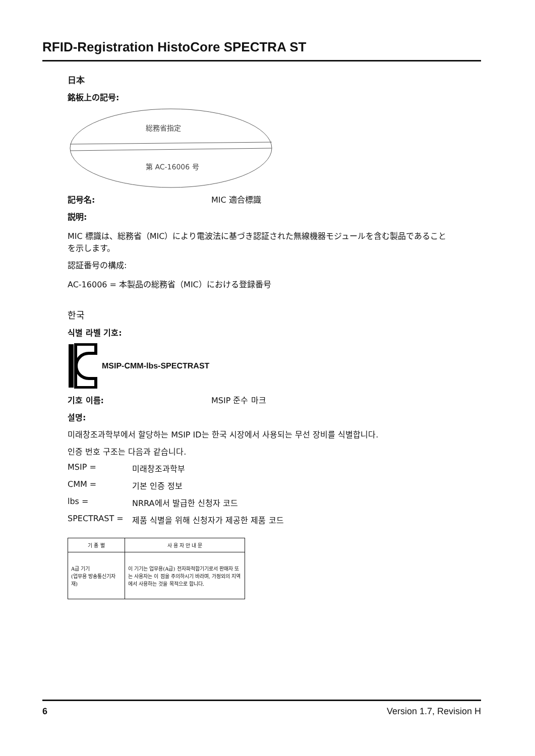RFID-Registration HistoCore SPECTRA ST
日本
銘板上の記号:
総務省指定
第 AC-16006 号
記号名: MIC 適合標識
説明:
MIC 標識は、総務省（MIC）により電波法に基づき認証された無線機器モジュールを含む製品であることを示します。
認証番号の構成:
AC-16006 = 本製品の総務省（MIC）における登録番号
한국
식별 라벨 기호:
MSIP-CMM-lbs-SPECTRAST
기호 이름: MSIP 준수 마크
설명:
미래창조과학부에서 할당하는 MSIP ID는 한국 시장에서 사용되는 무선 장비를 식별합니다.
인증 번호 구조는 다음과 같습니다.
MSIP = 미래창조과학부
CMM = 기본 인증 정보
lbs = NRRA에서 발급한 신청자 코드
SPECTRAST = 제품 식별을 위해 신청자가 제공한 제품 코드
| 기 종 별 | 사 용 자 안 내 문 |
| --- | --- |
| A급 기기 (업무용 방송통신기자재) | 이 기기는 업무용(A급) 전자파적합기기로서 판매자 또는 사용자는 이 점을 주의하시기 바라며, 가정외의 지역에서 사용하는 것을 목적으로 합니다. |
6 Version 1.7, Revision H